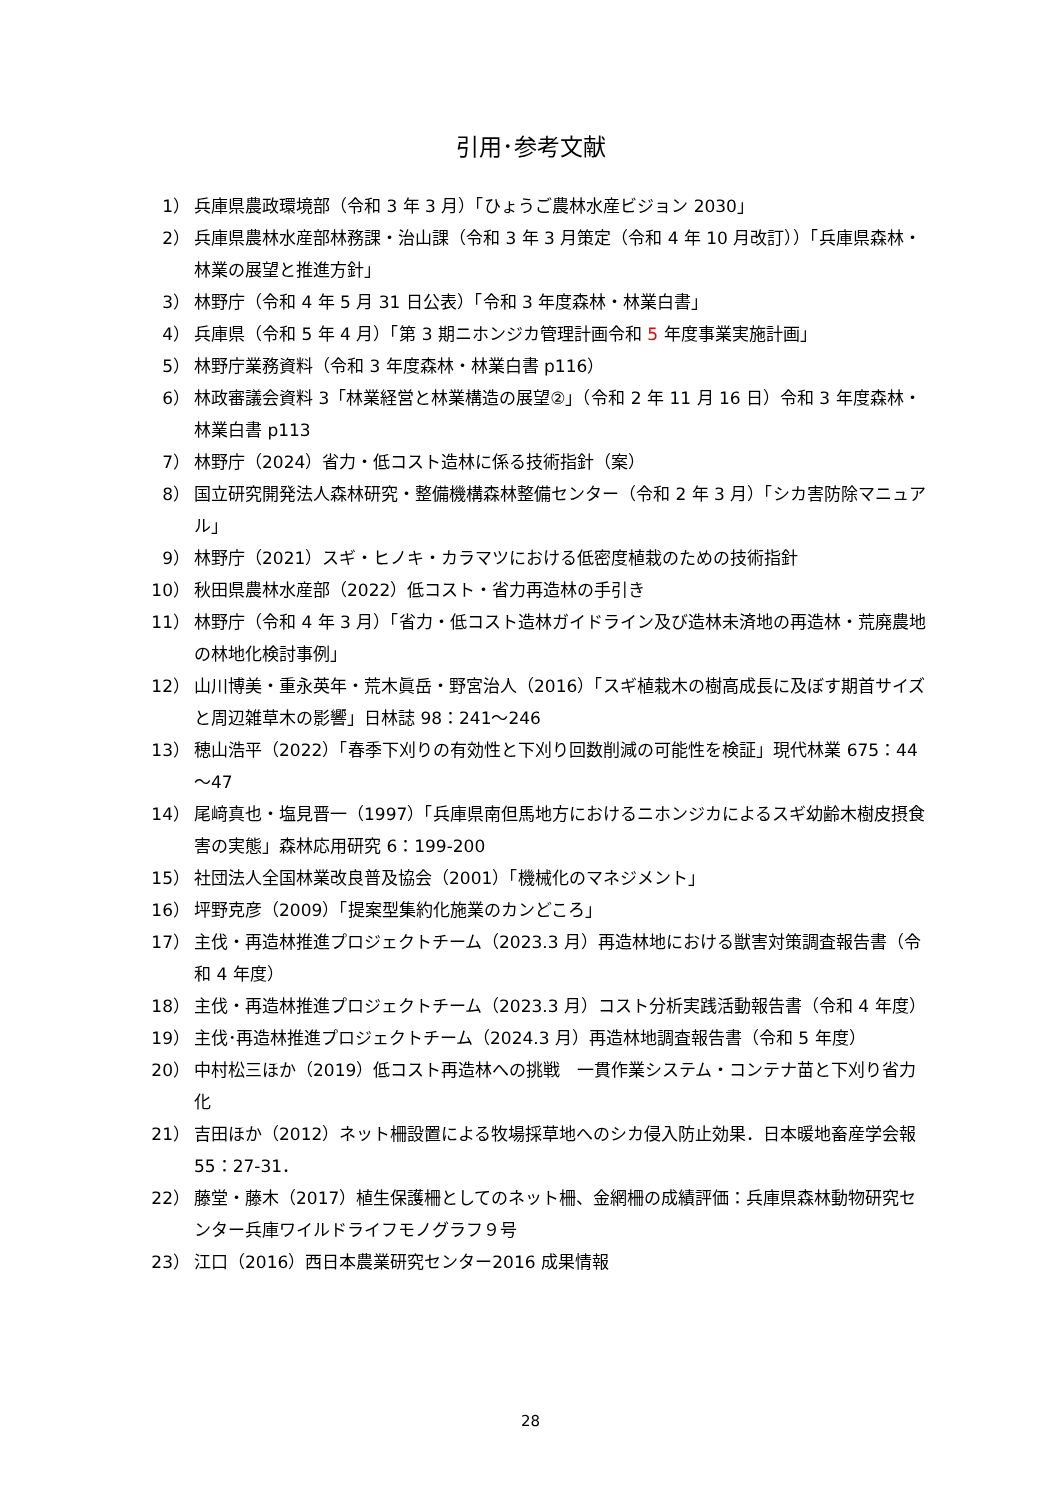引用･参考文献
1） 兵庫県農政環境部（令和 3 年 3 月）「ひょうご農林水産ビジョン 2030」
2） 兵庫県農林水産部林務課・治山課（令和 3 年 3 月策定（令和 4 年 10 月改訂））「兵庫県森林・林業の展望と推進方針」
3） 林野庁（令和 4 年 5 月 31 日公表）「令和 3 年度森林・林業白書」
4） 兵庫県（令和 5 年 4 月）「第 3 期ニホンジカ管理計画令和 5 年度事業実施計画」
5） 林野庁業務資料（令和 3 年度森林・林業白書 p116）
6） 林政審議会資料 3「林業経営と林業構造の展望②」（令和 2 年 11 月 16 日）令和 3 年度森林・林業白書 p113
7） 林野庁（2024）省力・低コスト造林に係る技術指針（案）
8） 国立研究開発法人森林研究・整備機構森林整備センター（令和 2 年 3 月）「シカ害防除マニュアル」
9） 林野庁（2021）スギ・ヒノキ・カラマツにおける低密度植栽のための技術指針
10） 秋田県農林水産部（2022）低コスト・省力再造林の手引き
11） 林野庁（令和 4 年 3 月）「省力・低コスト造林ガイドライン及び造林未済地の再造林・荒廃農地の林地化検討事例」
12） 山川博美・重永英年・荒木眞岳・野宮治人（2016）「スギ植栽木の樹高成長に及ぼす期首サイズと周辺雑草木の影響」日林誌 98：241～246
13） 穂山浩平（2022）「春季下刈りの有効性と下刈り回数削減の可能性を検証」現代林業 675：44～47
14） 尾﨑真也・塩見晋一（1997）「兵庫県南但馬地方におけるニホンジカによるスギ幼齢木樹皮摂食害の実態」森林応用研究 6：199-200
15） 社団法人全国林業改良普及協会（2001）「機械化のマネジメント」
16） 坪野克彦（2009）「提案型集約化施業のカンどころ」
17） 主伐・再造林推進プロジェクトチーム（2023.3 月）再造林地における獣害対策調査報告書（令和 4 年度）
18） 主伐・再造林推進プロジェクトチーム（2023.3 月）コスト分析実践活動報告書（令和 4 年度）
19） 主伐･再造林推進プロジェクトチーム（2024.3 月）再造林地調査報告書（令和 5 年度）
20） 中村松三ほか（2019）低コスト再造林への挑戦　一貫作業システム・コンテナ苗と下刈り省力化
21） 吉田ほか（2012）ネット柵設置による牧場採草地へのシカ侵入防止効果．日本暖地畜産学会報 55：27-31．
22） 藤堂・藤木（2017）植生保護柵としてのネット柵、金網柵の成績評価：兵庫県森林動物研究センター兵庫ワイルドライフモノグラフ９号
23） 江口（2016）西日本農業研究センター2016 成果情報
28